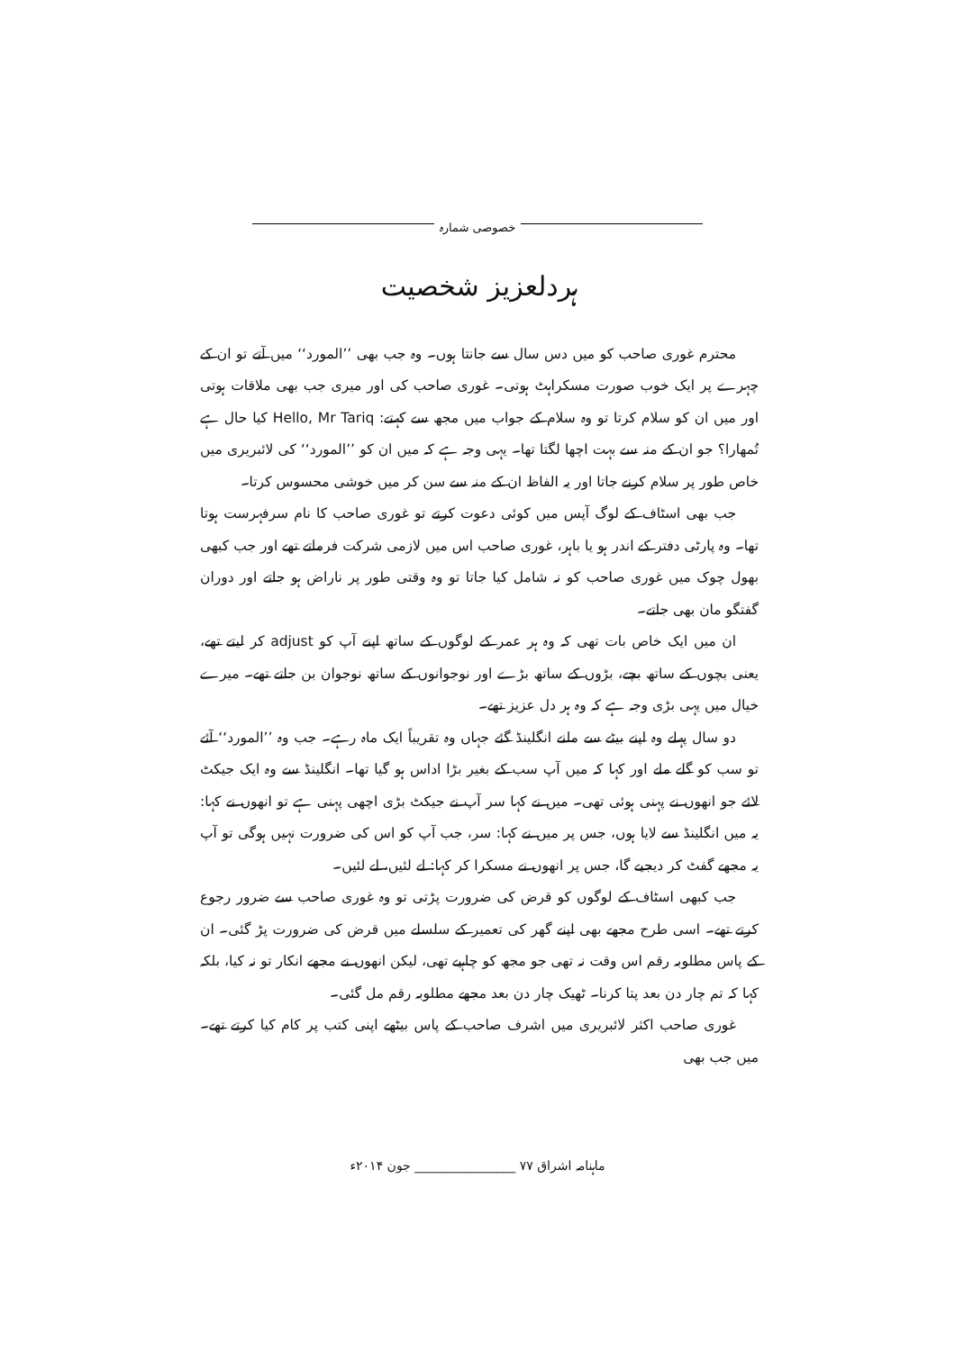خصوصی شمارہ
ہردلعزیز شخصیت
محترم غوری صاحب کو میں دس سال سے جانتا ہوں۔ وہ جب بھی ’’المورد‘‘ میں آتے تو ان کے چہرے پر ایک خوب صورت مسکراہٹ ہوتی۔ غوری صاحب کی اور میری جب بھی ملاقات ہوتی اور میں ان کو سلام کرتا تو وہ سلام کے جواب میں مجھ سے کہتے: Hello, Mr Tariq کیا حال ہے تُمھارا؟ جو ان کے منہ سے بہت اچھا لگتا تھا۔ یہی وجہ ہے کہ میں ان کو ’’المورد‘‘ کی لائبریری میں خاص طور پر سلام کرنے جاتا اور یہ الفاظ ان کے منہ سے سن کر میں خوشی محسوس کرتا۔
جب بھی اسٹاف کے لوگ آپس میں کوئی دعوت کرتے تو غوری صاحب کا نام سرفہرست ہوتا تھا۔ وہ پارٹی دفتر کے اندر ہو یا باہر، غوری صاحب اس میں لازمی شرکت فرماتے تھے اور جب کبھی بھول چوک میں غوری صاحب کو نہ شامل کیا جاتا تو وہ وقتی طور پر ناراض ہو جاتے اور دوران گفتگو مان بھی جاتے۔
ان میں ایک خاص بات تھی کہ وہ ہر عمر کے لوگوں کے ساتھ اپنے آپ کو adjust کر لیتے تھے، یعنی بچوں کے ساتھ بچے، بڑوں کے ساتھ بڑے اور نوجوانوں کے ساتھ نوجوان بن جاتے تھے۔ میرے خیال میں یہی بڑی وجہ ہے کہ وہ ہر دل عزیز تھے۔
دو سال پہلے وہ اپنے بیٹے سے ملنے انگلینڈ گئے جہاں وہ تقریباً ایک ماہ رہے۔ جب وہ ’’المورد‘‘ آئے تو سب کو گلے ملے اور کہا کہ میں آپ سب کے بغیر بڑا اداس ہو گیا تھا۔ انگلینڈ سے وہ ایک جیکٹ لائے جو انھوں نے پہنی ہوئی تھی۔ میں نے کہا سر آپ نے جیکٹ بڑی اچھی پہنی ہے تو انھوں نے کہا: یہ میں انگلینڈ سے لایا ہوں، جس پر میں نے کہا: سر، جب آپ کو اس کی ضرورت نہیں ہوگی تو آپ یہ مجھے گفٹ کر دیجیے گا، جس پر انھوں نے مسکرا کر کہا: لے لئیں، لے لئیں۔
جب کبھی اسٹاف کے لوگوں کو قرض کی ضرورت پڑتی تو وہ غوری صاحب سے ضرور رجوع کرتے تھے۔ اسی طرح مجھے بھی اپنے گھر کی تعمیر کے سلسلے میں قرض کی ضرورت پڑ گئی۔ ان کے پاس مطلوبہ رقم اس وقت نہ تھی جو مجھ کو چاہیے تھی، لیکن انھوں نے مجھے انکار تو نہ کیا، بلکہ کہا کہ تم چار دن بعد پتا کرنا۔ ٹھیک چار دن بعد مجھے مطلوبہ رقم مل گئی۔
غوری صاحب اکثر لائبریری میں اشرف صاحب کے پاس بیٹھے اپنی کتب پر کام کیا کرتے تھے۔ میں جب بھی
ماہنامہ اشراق ۷۷ ________________ جون ۲۰۱۴ء